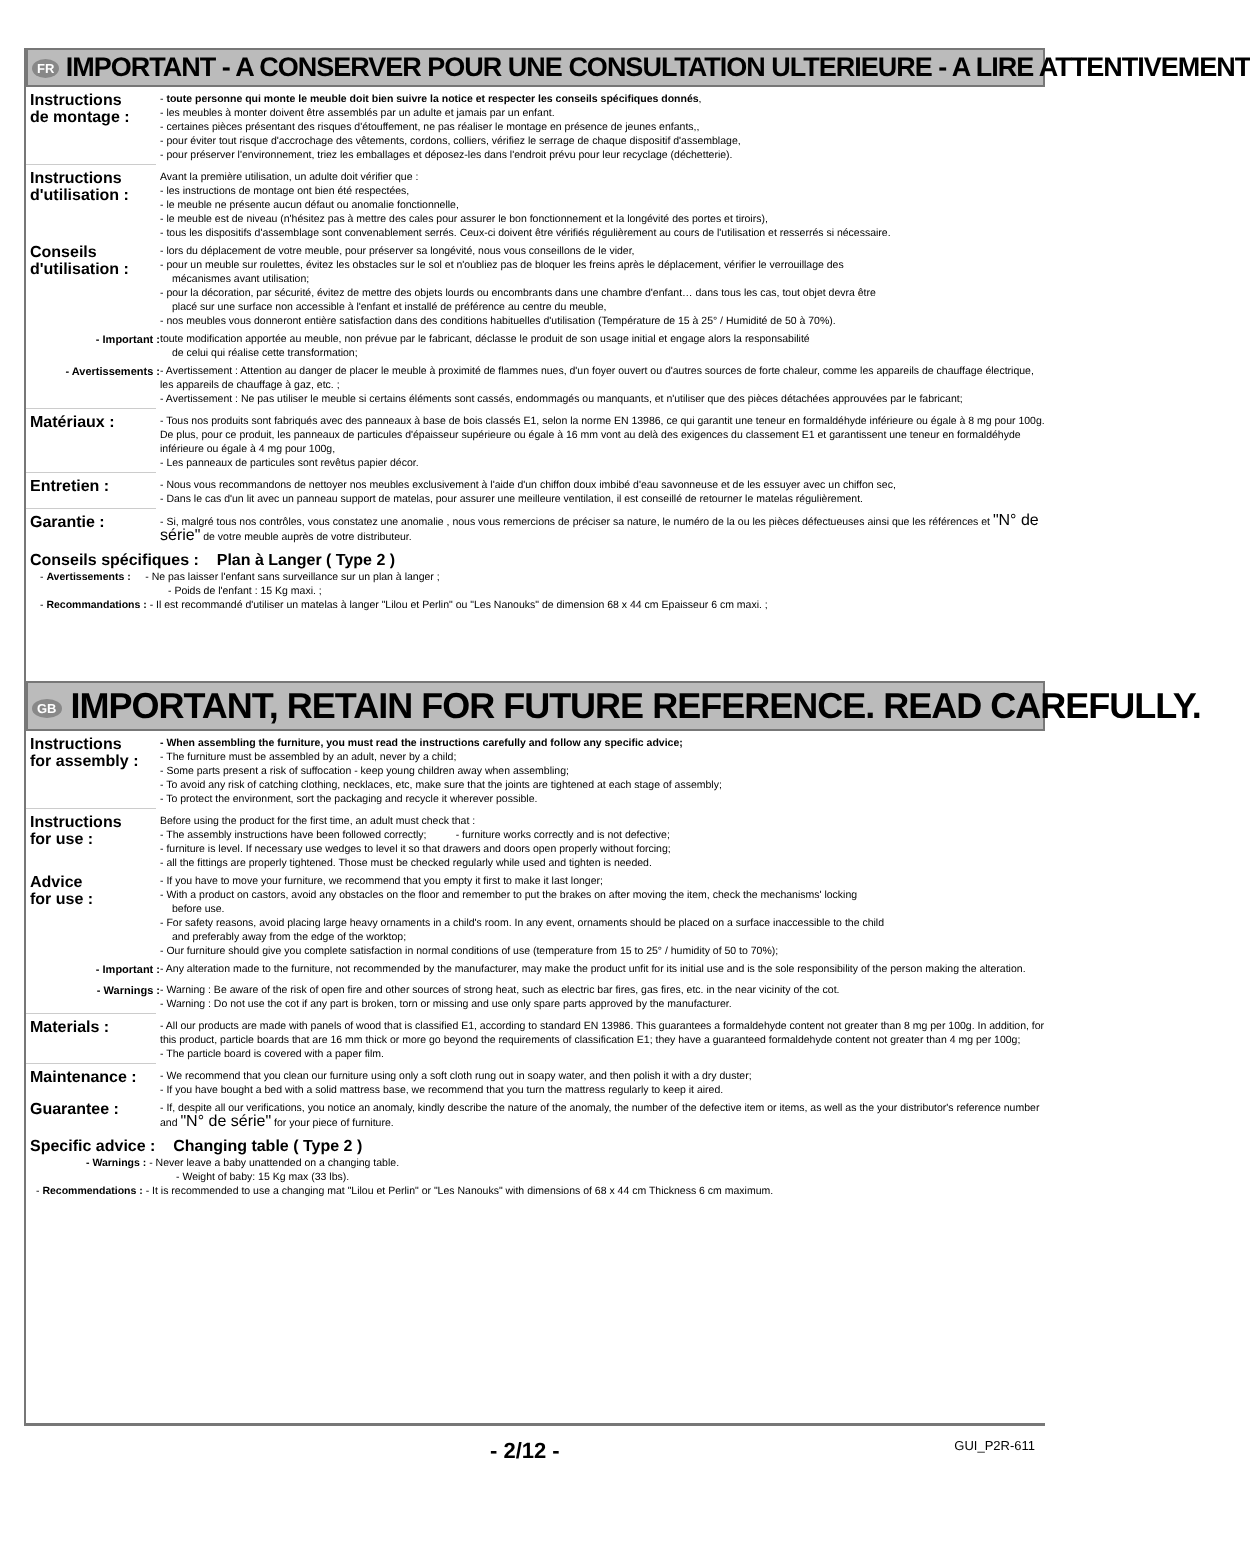FR IMPORTANT - A CONSERVER POUR UNE CONSULTATION ULTERIEURE - A LIRE ATTENTIVEMENT
Instructions
de montage :
- toute personne qui monte le meuble doit bien suivre la notice et respecter les conseils spécifiques donnés,
- les meubles à monter doivent être assemblés par un adulte et jamais par un enfant.
- certaines pièces présentant des risques d'étouffement, ne pas réaliser le montage en présence de jeunes enfants,,
- pour éviter tout risque d'accrochage des vêtements, cordons, colliers, vérifiez le serrage de chaque dispositif d'assemblage,
- pour préserver l'environnement, triez les emballages et déposez-les dans l'endroit prévu pour leur recyclage (déchetterie).
Instructions
d'utilisation :
Avant la première utilisation, un adulte doit vérifier que :
- les instructions de montage ont bien été respectées,
- le meuble ne présente aucun défaut ou anomalie fonctionnelle,
- le meuble est de niveau (n'hésitez pas à mettre des cales pour assurer le bon fonctionnement et la longévité des portes et tiroirs),
- tous les dispositifs d'assemblage sont convenablement serrés. Ceux-ci doivent être vérifiés régulièrement au cours de l'utilisation et resserrés si nécessaire.
Conseils
d'utilisation :
- lors du déplacement de votre meuble, pour préserver sa longévité, nous vous conseillons de le vider,
- pour un meuble sur roulettes, évitez les obstacles sur le sol et n'oubliez pas de bloquer les freins après le déplacement, vérifier le verrouillage des
mécanismes avant utilisation;
- pour la décoration, par sécurité, évitez de mettre des objets lourds ou encombrants dans une chambre d'enfant… dans tous les cas, tout objet devra être
placé sur une surface non accessible à l'enfant et installé de préférence au centre du meuble,
- nos meubles vous donneront entière satisfaction dans des conditions habituelles d'utilisation (Température de 15 à 25° / Humidité de 50 à 70%).
- Important :
toute modification apportée au meuble, non prévue par le fabricant, déclasse le produit de son usage initial et engage alors la responsabilité
de celui qui réalise cette transformation;
- Avertissements :
- Avertissement : Attention au danger de placer le meuble à proximité de flammes nues, d'un foyer ouvert ou d'autres sources de forte chaleur, comme les appareils de chauffage électrique, les appareils de chauffage à gaz, etc. ;
- Avertissement : Ne pas utiliser le meuble si certains éléments sont cassés, endommagés ou manquants, et n'utiliser que des pièces détachées approuvées par le fabricant;
Matériaux :
- Tous nos produits sont fabriqués avec des panneaux à base de bois classés E1, selon la norme EN 13986, ce qui garantit une teneur en formaldéhyde inférieure ou égale à 8 mg pour 100g. De plus, pour ce produit, les panneaux de particules d'épaisseur supérieure ou égale à 16 mm vont au delà des exigences du classement E1 et garantissent une teneur en formaldéhyde inférieure ou égale à 4 mg pour 100g,
- Les panneaux de particules sont revêtus papier décor.
Entretien :
- Nous vous recommandons de nettoyer nos meubles exclusivement à l'aide d'un chiffon doux imbibé d'eau savonneuse et de les essuyer avec un chiffon sec,
- Dans le cas d'un lit avec un panneau support de matelas, pour assurer une meilleure ventilation, il est conseillé de retourner le matelas régulièrement.
Garantie :
- Si, malgré tous nos contrôles, vous constatez une anomalie , nous vous remercions de préciser sa nature, le numéro de la ou les pièces défectueuses ainsi que les références et "N° de série" de votre meuble auprès de votre distributeur.
Conseils spécifiques : Plan à Langer ( Type 2 )
- Avertissements : - Ne pas laisser l'enfant sans surveillance sur un plan à langer ;
- Poids de l'enfant : 15 Kg maxi. ;
- Recommandations : - Il est recommandé d'utiliser un matelas à langer "Lilou et Perlin" ou "Les Nanouks" de dimension 68 x 44 cm Epaisseur 6 cm maxi. ;
GB IMPORTANT, RETAIN FOR FUTURE REFERENCE. READ CAREFULLY.
Instructions
for assembly :
- When assembling the furniture, you must read the instructions carefully and follow any specific advice;
- The furniture must be assembled by an adult, never by a child;
- Some parts present a risk of suffocation - keep young children away when assembling;
- To avoid any risk of catching clothing, necklaces, etc, make sure that the joints are tightened at each stage of assembly;
- To protect the environment, sort the packaging and recycle it wherever possible.
Instructions
for use :
Before using the product for the first time, an adult must check that :
- The assembly instructions have been followed correctly; - furniture works correctly and is not defective;
- furniture is level. If necessary use wedges to level it so that drawers and doors open properly without forcing;
- all the fittings are properly tightened. Those must be checked regularly while used and tighten is needed.
Advice
for use :
- If you have to move your furniture, we recommend that you empty it first to make it last longer;
- With a product on castors, avoid any obstacles on the floor and remember to put the brakes on after moving the item, check the mechanisms' locking
before use.
- For safety reasons, avoid placing large heavy ornaments in a child's room. In any event, ornaments should be placed on a surface inaccessible to the child
and preferably away from the edge of the worktop;
- Our furniture should give you complete satisfaction in normal conditions of use (temperature from 15 to 25° / humidity of 50 to 70%);
- Important :
- Any alteration made to the furniture, not recommended by the manufacturer, may make the product unfit for its initial use and is the sole responsibility of the person making the alteration.
- Warnings :
- Warning : Be aware of the risk of open fire and other sources of strong heat, such as electric bar fires, gas fires, etc. in the near vicinity of the cot.
- Warning : Do not use the cot if any part is broken, torn or missing and use only spare parts approved by the manufacturer.
Materials :
- All our products are made with panels of wood that is classified E1, according to standard EN 13986. This guarantees a formaldehyde content not greater than 8 mg per 100g. In addition, for this product, particle boards that are 16 mm thick or more go beyond the requirements of classification E1; they have a guaranteed formaldehyde content not greater than 4 mg per 100g;
- The particle board is covered with a paper film.
Maintenance :
- We recommend that you clean our furniture using only a soft cloth rung out in soapy water, and then polish it with a dry duster;
- If you have bought a bed with a solid mattress base, we recommend that you turn the mattress regularly to keep it aired.
Guarantee :
- If, despite all our verifications, you notice an anomaly, kindly describe the nature of the anomaly, the number of the defective item or items, as well as the your distributor's reference number and "N° de série" for your piece of furniture.
Specific advice : Changing table ( Type 2 )
- Warnings : - Never leave a baby unattended on a changing table.
- Weight of baby: 15 Kg max (33 lbs).
- Recommendations : - It is recommended to use a changing mat "Lilou et Perlin" or "Les Nanouks" with dimensions of 68 x 44 cm Thickness 6 cm maximum.
- 2/12 - GUI_P2R-611